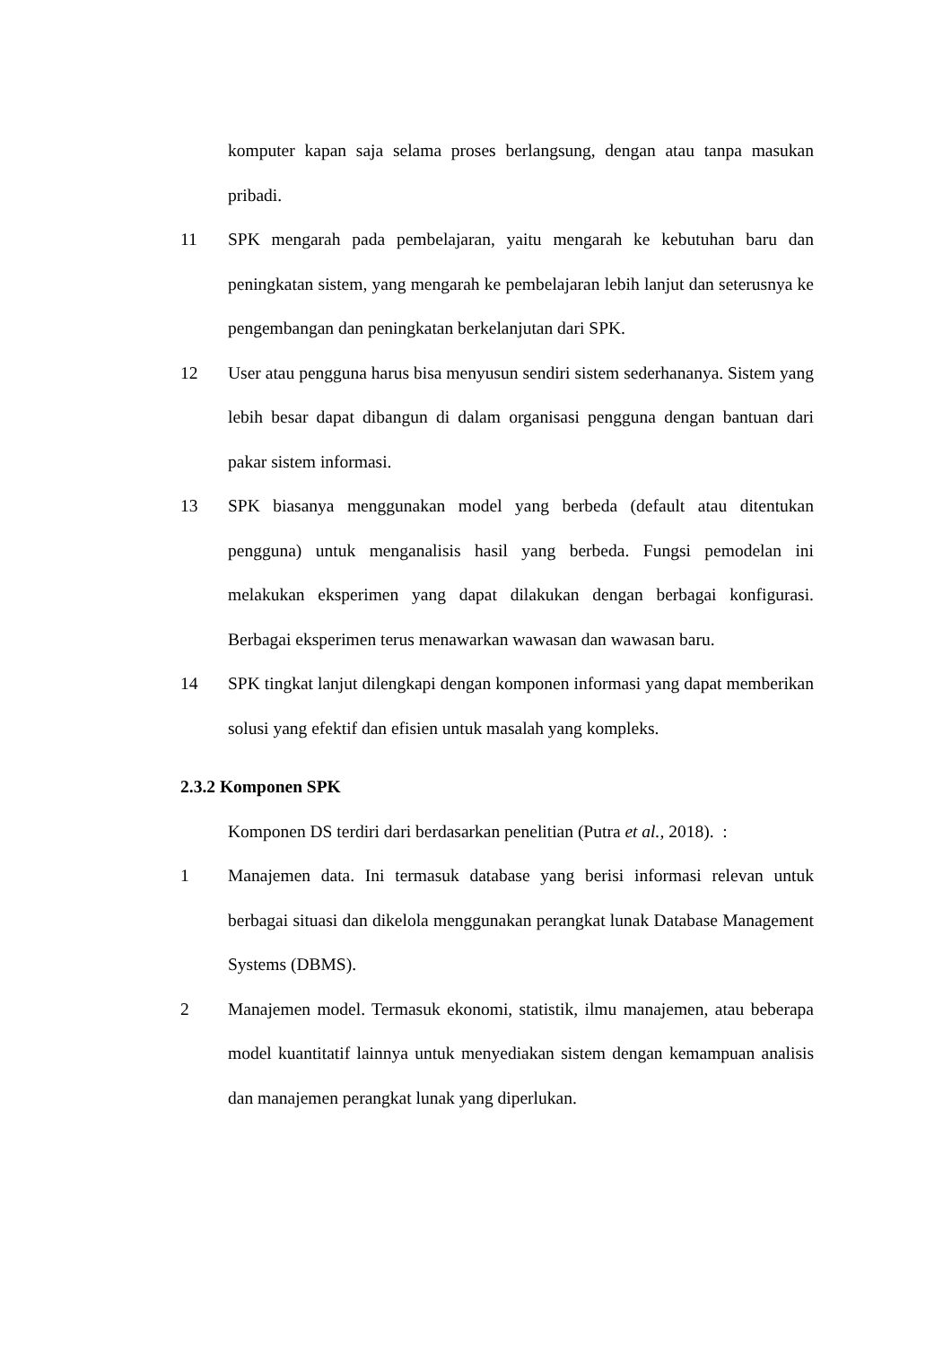komputer kapan saja selama proses berlangsung, dengan atau tanpa masukan pribadi.
11 SPK mengarah pada pembelajaran, yaitu mengarah ke kebutuhan baru dan peningkatan sistem, yang mengarah ke pembelajaran lebih lanjut dan seterusnya ke pengembangan dan peningkatan berkelanjutan dari SPK.
12 User atau pengguna harus bisa menyusun sendiri sistem sederhananya. Sistem yang lebih besar dapat dibangun di dalam organisasi pengguna dengan bantuan dari pakar sistem informasi.
13 SPK biasanya menggunakan model yang berbeda (default atau ditentukan pengguna) untuk menganalisis hasil yang berbeda. Fungsi pemodelan ini melakukan eksperimen yang dapat dilakukan dengan berbagai konfigurasi. Berbagai eksperimen terus menawarkan wawasan dan wawasan baru.
14 SPK tingkat lanjut dilengkapi dengan komponen informasi yang dapat memberikan solusi yang efektif dan efisien untuk masalah yang kompleks.
2.3.2 Komponen SPK
Komponen DS terdiri dari berdasarkan penelitian (Putra et al., 2018). :
1 Manajemen data. Ini termasuk database yang berisi informasi relevan untuk berbagai situasi dan dikelola menggunakan perangkat lunak Database Management Systems (DBMS).
2 Manajemen model. Termasuk ekonomi, statistik, ilmu manajemen, atau beberapa model kuantitatif lainnya untuk menyediakan sistem dengan kemampuan analisis dan manajemen perangkat lunak yang diperlukan.